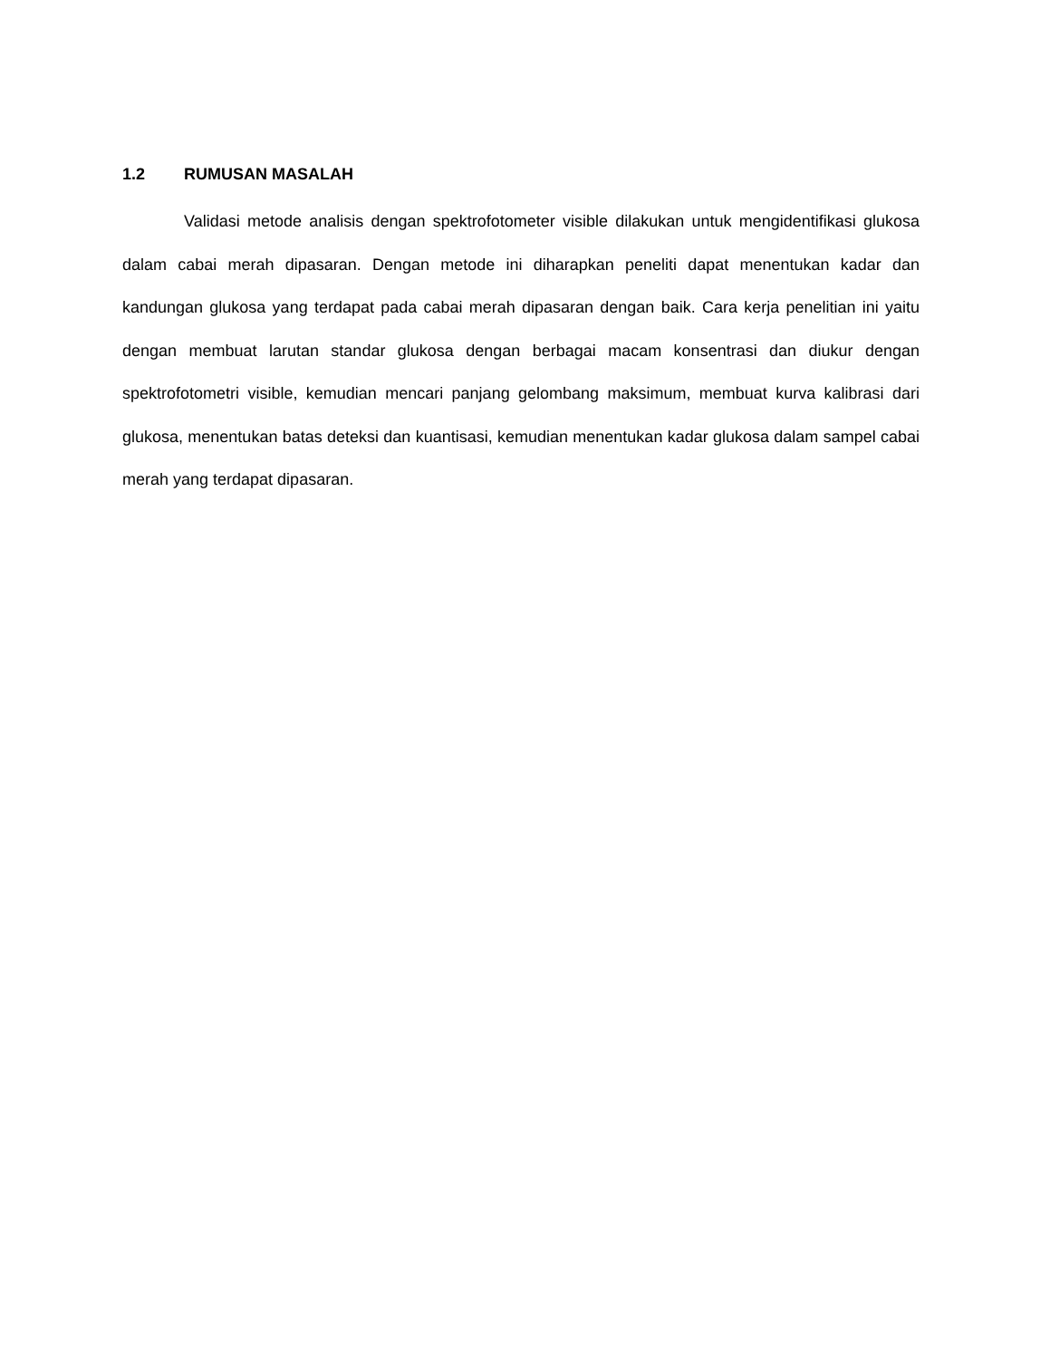1.2 RUMUSAN MASALAH
Validasi metode analisis dengan spektrofotometer visible dilakukan untuk mengidentifikasi glukosa dalam cabai merah dipasaran. Dengan metode ini diharapkan peneliti dapat menentukan kadar dan kandungan glukosa yang terdapat pada cabai merah dipasaran dengan baik. Cara kerja penelitian ini yaitu dengan membuat larutan standar glukosa dengan berbagai macam konsentrasi dan diukur dengan spektrofotometri visible, kemudian mencari panjang gelombang maksimum, membuat kurva kalibrasi dari glukosa, menentukan batas deteksi dan kuantisasi, kemudian menentukan kadar glukosa dalam sampel cabai merah yang terdapat dipasaran.